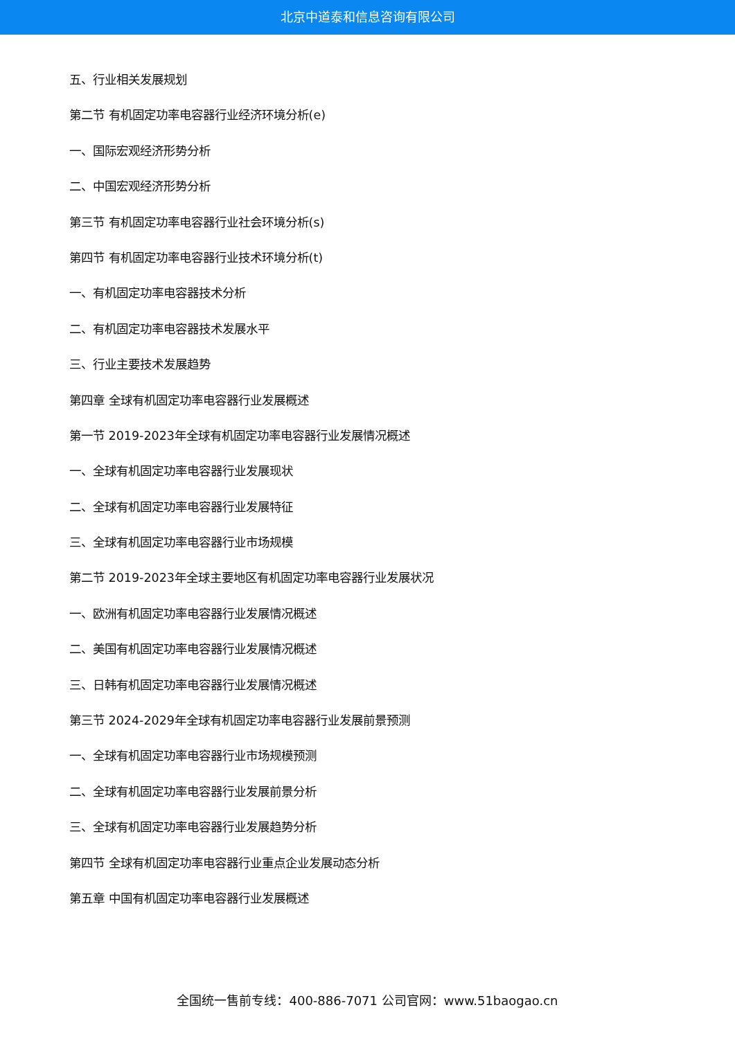北京中道泰和信息咨询有限公司
五、行业相关发展规划
第二节 有机固定功率电容器行业经济环境分析(e)
一、国际宏观经济形势分析
二、中国宏观经济形势分析
第三节 有机固定功率电容器行业社会环境分析(s)
第四节 有机固定功率电容器行业技术环境分析(t)
一、有机固定功率电容器技术分析
二、有机固定功率电容器技术发展水平
三、行业主要技术发展趋势
第四章 全球有机固定功率电容器行业发展概述
第一节 2019-2023年全球有机固定功率电容器行业发展情况概述
一、全球有机固定功率电容器行业发展现状
二、全球有机固定功率电容器行业发展特征
三、全球有机固定功率电容器行业市场规模
第二节 2019-2023年全球主要地区有机固定功率电容器行业发展状况
一、欧洲有机固定功率电容器行业发展情况概述
二、美国有机固定功率电容器行业发展情况概述
三、日韩有机固定功率电容器行业发展情况概述
第三节 2024-2029年全球有机固定功率电容器行业发展前景预测
一、全球有机固定功率电容器行业市场规模预测
二、全球有机固定功率电容器行业发展前景分析
三、全球有机固定功率电容器行业发展趋势分析
第四节 全球有机固定功率电容器行业重点企业发展动态分析
第五章 中国有机固定功率电容器行业发展概述
全国统一售前专线：400-886-7071 公司官网：www.51baogao.cn